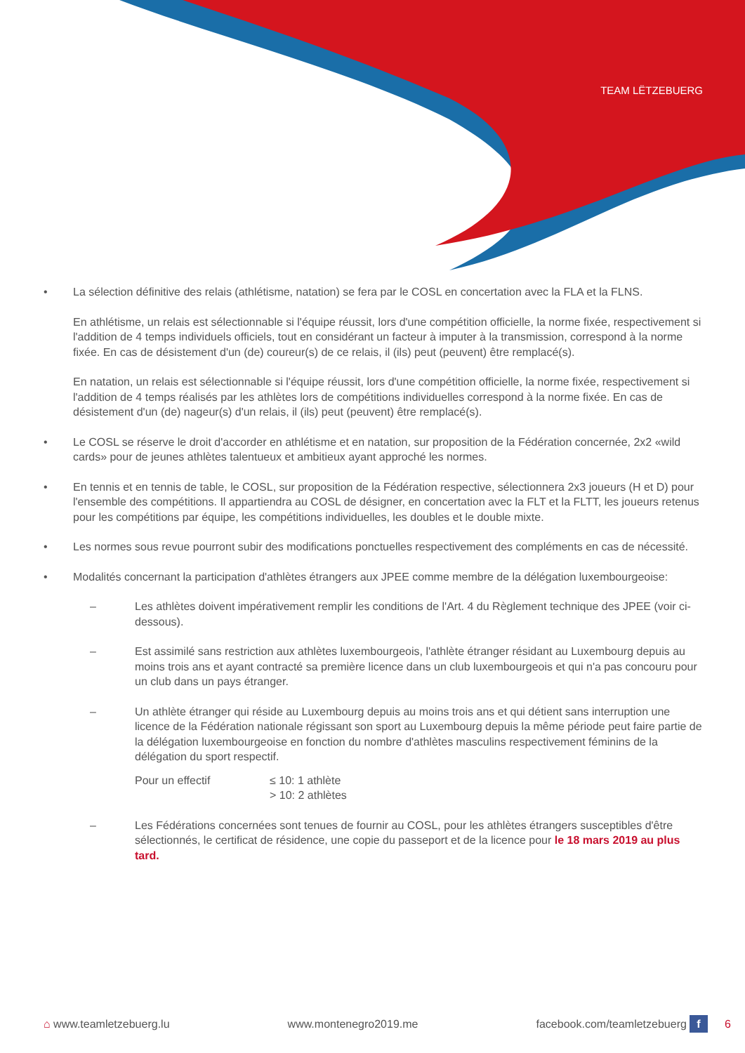TEAM LËTZEBUERG
• La sélection définitive des relais (athlétisme, natation) se fera par le COSL en concertation avec la FLA et la FLNS.
En athlétisme, un relais est sélectionnable si l'équipe réussit, lors d'une compétition officielle, la norme fixée, respectivement si l'addition de 4 temps individuels officiels, tout en considérant un facteur à imputer à la transmission, correspond à la norme fixée. En cas de désistement d'un (de) coureur(s) de ce relais, il (ils) peut (peuvent) être remplacé(s).
En natation, un relais est sélectionnable si l'équipe réussit, lors d'une compétition officielle, la norme fixée, respectivement si l'addition de 4 temps réalisés par les athlètes lors de compétitions individuelles correspond à la norme fixée. En cas de désistement d'un (de) nageur(s) d'un relais, il (ils) peut (peuvent) être remplacé(s).
• Le COSL se réserve le droit d'accorder en athlétisme et en natation, sur proposition de la Fédération concernée, 2x2 «wild cards» pour de jeunes athlètes talentueux et ambitieux ayant approché les normes.
• En tennis et en tennis de table, le COSL, sur proposition de la Fédération respective, sélectionnera 2x3 joueurs (H et D) pour l'ensemble des compétitions. Il appartiendra au COSL de désigner, en concertation avec la FLT et la FLTT, les joueurs retenus pour les compétitions par équipe, les compétitions individuelles, les doubles et le double mixte.
• Les normes sous revue pourront subir des modifications ponctuelles respectivement des compléments en cas de nécessité.
• Modalités concernant la participation d'athlètes étrangers aux JPEE comme membre de la délégation luxembourgeoise:
– Les athlètes doivent impérativement remplir les conditions de l'Art. 4 du Règlement technique des JPEE (voir ci-dessous).
– Est assimilé sans restriction aux athlètes luxembourgeois, l'athlète étranger résidant au Luxembourg depuis au moins trois ans et ayant contracté sa première licence dans un club luxembourgeois et qui n'a pas concouru pour un club dans un pays étranger.
– Un athlète étranger qui réside au Luxembourg depuis au moins trois ans et qui détient sans interruption une licence de la Fédération nationale régissant son sport au Luxembourg depuis la même période peut faire partie de la délégation luxembourgeoise en fonction du nombre d'athlètes masculins respectivement féminins de la délégation du sport respectif.
Pour un effectif ≤ 10: 1 athlète
> 10: 2 athlètes
– Les Fédérations concernées sont tenues de fournir au COSL, pour les athlètes étrangers susceptibles d'être sélectionnés, le certificat de résidence, une copie du passeport et de la licence pour le 18 mars 2019 au plus tard.
⌂ www.teamletzebuerg.lu www.montenegro2019.me facebook.com/teamletzebuerg f 6